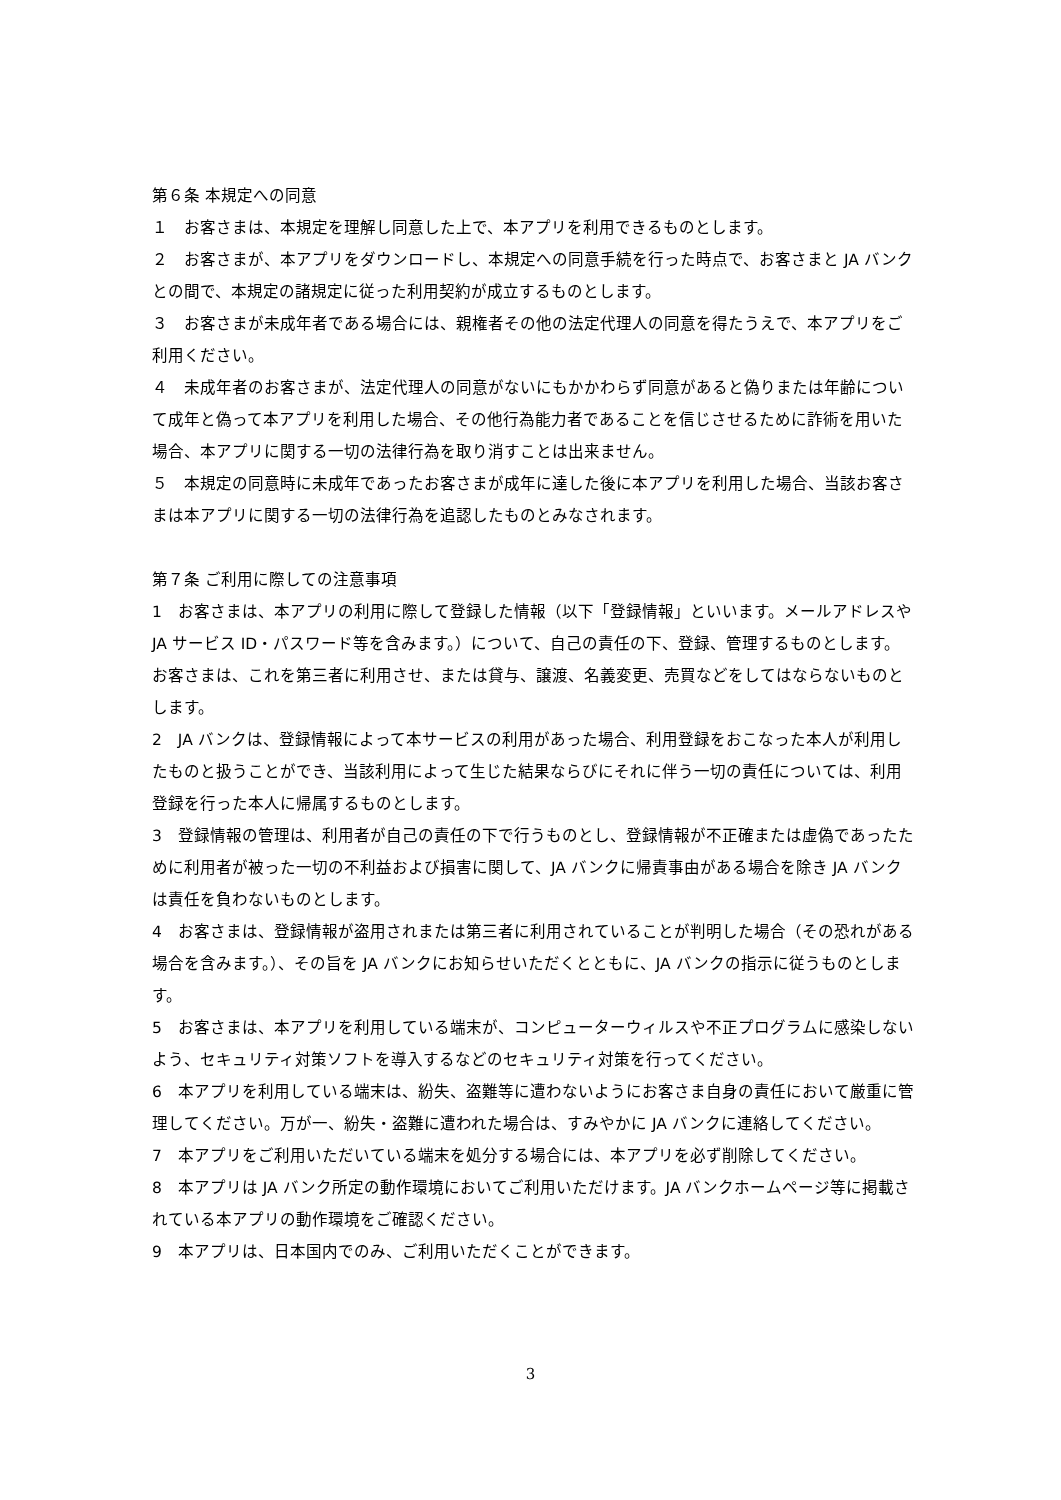第６条 本規定への同意
１　お客さまは、本規定を理解し同意した上で、本アプリを利用できるものとします。
２　お客さまが、本アプリをダウンロードし、本規定への同意手続を行った時点で、お客さまと JA バンクとの間で、本規定の諸規定に従った利用契約が成立するものとします。
３　お客さまが未成年者である場合には、親権者その他の法定代理人の同意を得たうえで、本アプリをご利用ください。
４　未成年者のお客さまが、法定代理人の同意がないにもかかわらず同意があると偽りまたは年齢について成年と偽って本アプリを利用した場合、その他行為能力者であることを信じさせるために詐術を用いた場合、本アプリに関する一切の法律行為を取り消すことは出来ません。
５　本規定の同意時に未成年であったお客さまが成年に達した後に本アプリを利用した場合、当該お客さまは本アプリに関する一切の法律行為を追認したものとみなされます。
第７条 ご利用に際しての注意事項
1　お客さまは、本アプリの利用に際して登録した情報（以下「登録情報」といいます。メールアドレスや JA サービス ID・パスワード等を含みます。）について、自己の責任の下、登録、管理するものとします。お客さまは、これを第三者に利用させ、または貸与、譲渡、名義変更、売買などをしてはならないものとします。
2　JA バンクは、登録情報によって本サービスの利用があった場合、利用登録をおこなった本人が利用したものと扱うことができ、当該利用によって生じた結果ならびにそれに伴う一切の責任については、利用登録を行った本人に帰属するものとします。
3　登録情報の管理は、利用者が自己の責任の下で行うものとし、登録情報が不正確または虚偽であったために利用者が被った一切の不利益および損害に関して、JA バンクに帰責事由がある場合を除き JA バンクは責任を負わないものとします。
4　お客さまは、登録情報が盗用されまたは第三者に利用されていることが判明した場合（その恐れがある場合を含みます。）、その旨を JA バンクにお知らせいただくとともに、JA バンクの指示に従うものとします。
5　お客さまは、本アプリを利用している端末が、コンピューターウィルスや不正プログラムに感染しないよう、セキュリティ対策ソフトを導入するなどのセキュリティ対策を行ってください。
6　本アプリを利用している端末は、紛失、盗難等に遭わないようにお客さま自身の責任において厳重に管理してください。万が一、紛失・盗難に遭われた場合は、すみやかに JA バンクに連絡してください。
7　本アプリをご利用いただいている端末を処分する場合には、本アプリを必ず削除してください。
8　本アプリは JA バンク所定の動作環境においてご利用いただけます。JA バンクホームページ等に掲載されている本アプリの動作環境をご確認ください。
9　本アプリは、日本国内でのみ、ご利用いただくことができます。
3